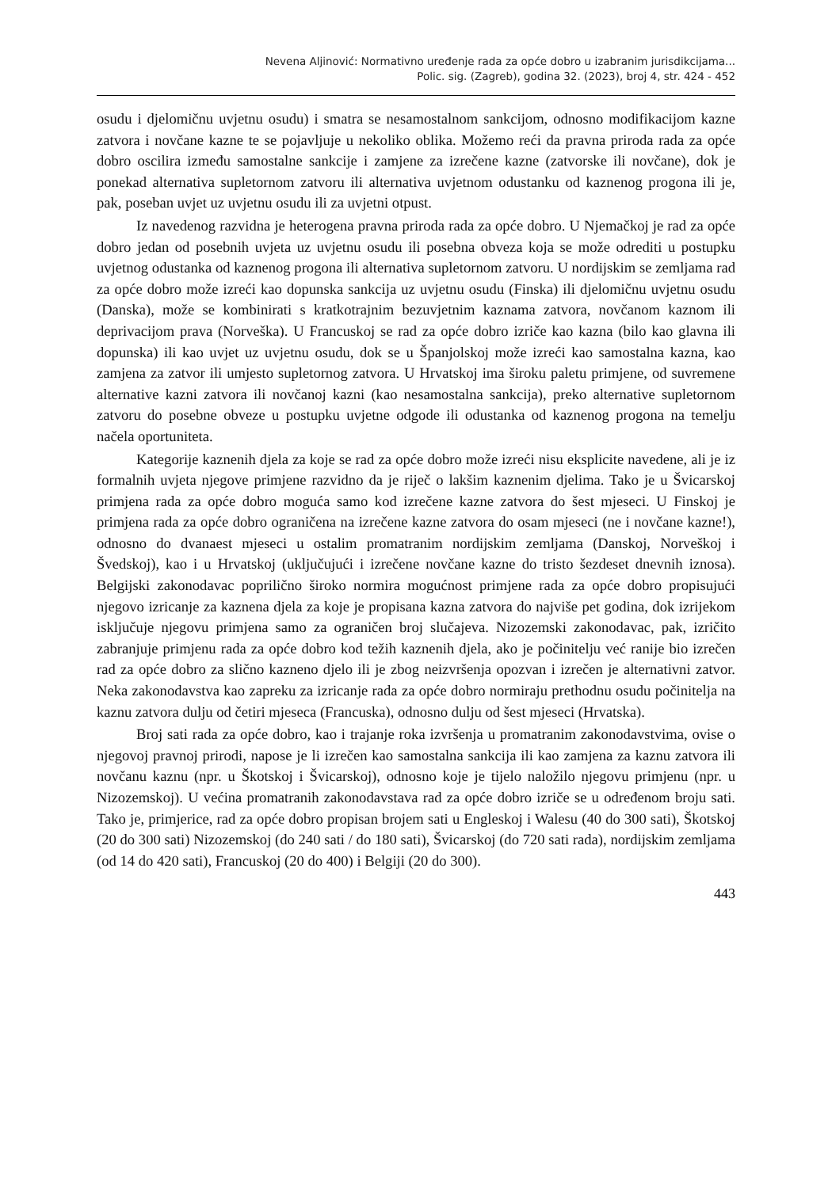Nevena Aljinović: Normativno uređenje rada za opće dobro u izabranim jurisdikcijama...
Polic. sig. (Zagreb), godina 32. (2023), broj 4, str. 424 - 452
osudu i djelomičnu uvjetnu osudu) i smatra se nesamostalnom sankcijom, odnosno modifikacijom kazne zatvora i novčane kazne te se pojavljuje u nekoliko oblika. Možemo reći da pravna priroda rada za opće dobro oscilira između samostalne sankcije i zamjene za izrečene kazne (zatvorske ili novčane), dok je ponekad alternativa supletornom zatvoru ili alternativa uvjetnom odustanku od kaznenog progona ili je, pak, poseban uvjet uz uvjetnu osudu ili za uvjetni otpust.
Iz navedenog razvidna je heterogena pravna priroda rada za opće dobro. U Njemačkoj je rad za opće dobro jedan od posebnih uvjeta uz uvjetnu osudu ili posebna obveza koja se može odrediti u postupku uvjetnog odustanka od kaznenog progona ili alternativa supletornom zatvoru. U nordijskim se zemljama rad za opće dobro može izreći kao dopunska sankcija uz uvjetnu osudu (Finska) ili djelomičnu uvjetnu osudu (Danska), može se kombinirati s kratkotrajnim bezuvjetnim kaznama zatvora, novčanom kaznom ili deprivacijom prava (Norveška). U Francuskoj se rad za opće dobro izriče kao kazna (bilo kao glavna ili dopunska) ili kao uvjet uz uvjetnu osudu, dok se u Španjolskoj može izreći kao samostalna kazna, kao zamjena za zatvor ili umjesto supletornog zatvora. U Hrvatskoj ima široku paletu primjene, od suvremene alternative kazni zatvora ili novčanoj kazni (kao nesamostalna sankcija), preko alternative supletornom zatvoru do posebne obveze u postupku uvjetne odgode ili odustanka od kaznenog progona na temelju načela oportuniteta.
Kategorije kaznenih djela za koje se rad za opće dobro može izreći nisu eksplicite navedene, ali je iz formalnih uvjeta njegove primjene razvidno da je riječ o lakšim kaznenim djelima. Tako je u Švicarskoj primjena rada za opće dobro moguća samo kod izrečene kazne zatvora do šest mjeseci. U Finskoj je primjena rada za opće dobro ograničena na izrečene kazne zatvora do osam mjeseci (ne i novčane kazne!), odnosno do dvanaest mjeseci u ostalim promatranim nordijskim zemljama (Danskoj, Norveškoj i Švedskoj), kao i u Hrvatskoj (uključujući i izrečene novčane kazne do tristo šezdeset dnevnih iznosa). Belgijski zakonodavac poprilično široko normira mogućnost primjene rada za opće dobro propisujući njegovo izricanje za kaznena djela za koje je propisana kazna zatvora do najviše pet godina, dok izrijekom isključuje njegovu primjena samo za ograničen broj slučajeva. Nizozemski zakonodavac, pak, izričito zabranjuje primjenu rada za opće dobro kod težih kaznenih djela, ako je počinitelju već ranije bio izrečen rad za opće dobro za slično kazneno djelo ili je zbog neizvršenja opozvan i izrečen je alternativni zatvor. Neka zakonodavstva kao zapreku za izricanje rada za opće dobro normiraju prethodnu osudu počinitelja na kaznu zatvora dulju od četiri mjeseca (Francuska), odnosno dulju od šest mjeseci (Hrvatska).
Broj sati rada za opće dobro, kao i trajanje roka izvršenja u promatranim zakonodavstvima, ovise o njegovoj pravnoj prirodi, napose je li izrečen kao samostalna sankcija ili kao zamjena za kaznu zatvora ili novčanu kaznu (npr. u Škotskoj i Švicarskoj), odnosno koje je tijelo naložilo njegovu primjenu (npr. u Nizozemskoj). U većina promatranih zakonodavstava rad za opće dobro izriče se u određenom broju sati. Tako je, primjerice, rad za opće dobro propisan brojem sati u Engleskoj i Walesu (40 do 300 sati), Škotskoj (20 do 300 sati) Nizozemskoj (do 240 sati / do 180 sati), Švicarskoj (do 720 sati rada), nordijskim zemljama (od 14 do 420 sati), Francuskoj (20 do 400) i Belgiji (20 do 300).
443